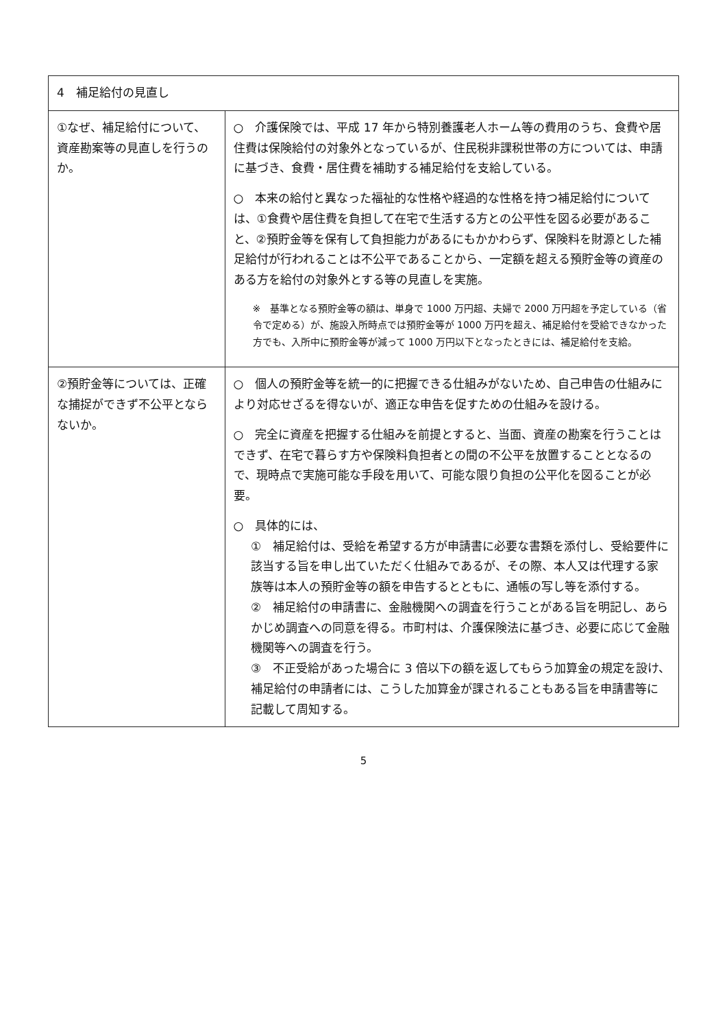| 4 補足給付の見直し | |
| --- | --- |
| ①なぜ、補足給付について、資産勘案等の見直しを行うのか。 | ○ 介護保険では、平成 17 年から特別養護老人ホーム等の費用のうち、食費や居住費は保険給付の対象外となっているが、住民税非課税世帯の方については、申請に基づき、食費・居住費を補助する補足給付を支給している。 ○ 本来の給付と異なった福祉的な性格や経過的な性格を持つ補足給付については、①食費や居住費を負担して在宅で生活する方との公平性を図る必要があること、②預貯金等を保有して負担能力があるにもかかわらず、保険料を財源とした補足給付が行われることは不公平であることから、一定額を超える預貯金等の資産のある方を給付の対象外とする等の見直しを実施。 ※ 基準となる預貯金等の額は、単身で 1000 万円超、夫婦で 2000 万円超を予定している（省令で定める）が、施設入所時点では預貯金等が 1000 万円を超え、補足給付を受給できなかった方でも、入所中に預貯金等が減って 1000 万円以下となったときには、補足給付を支給。 |
| ②預貯金等については、正確な捕捉ができず不公平とならないか。 | ○ 個人の預貯金等を統一的に把握できる仕組みがないため、自己申告の仕組みにより対応せざるを得ないが、適正な申告を促すための仕組みを設ける。 ○ 完全に資産を把握する仕組みを前提とすると、当面、資産の勘案を行うことはできず、在宅で暮らす方や保険料負担者との間の不公平を放置することとなるので、現時点で実施可能な手段を用いて、可能な限り負担の公平化を図ることが必要。 ○ 具体的には、 ① 補足給付は、受給を希望する方が申請書に必要な書類を添付し、受給要件に該当する旨を申し出ていただく仕組みであるが、その際、本人又は代理する家族等は本人の預貯金等の額を申告するとともに、通帳の写し等を添付する。 ② 補足給付の申請書に、金融機関への調査を行うことがある旨を明記し、あらかじめ調査への同意を得る。市町村は、介護保険法に基づき、必要に応じて金融機関等への調査を行う。 ③ 不正受給があった場合に 3 倍以下の額を返してもらう加算金の規定を設け、補足給付の申請者には、こうした加算金が課されることもある旨を申請書等に記載して周知する。 |
5